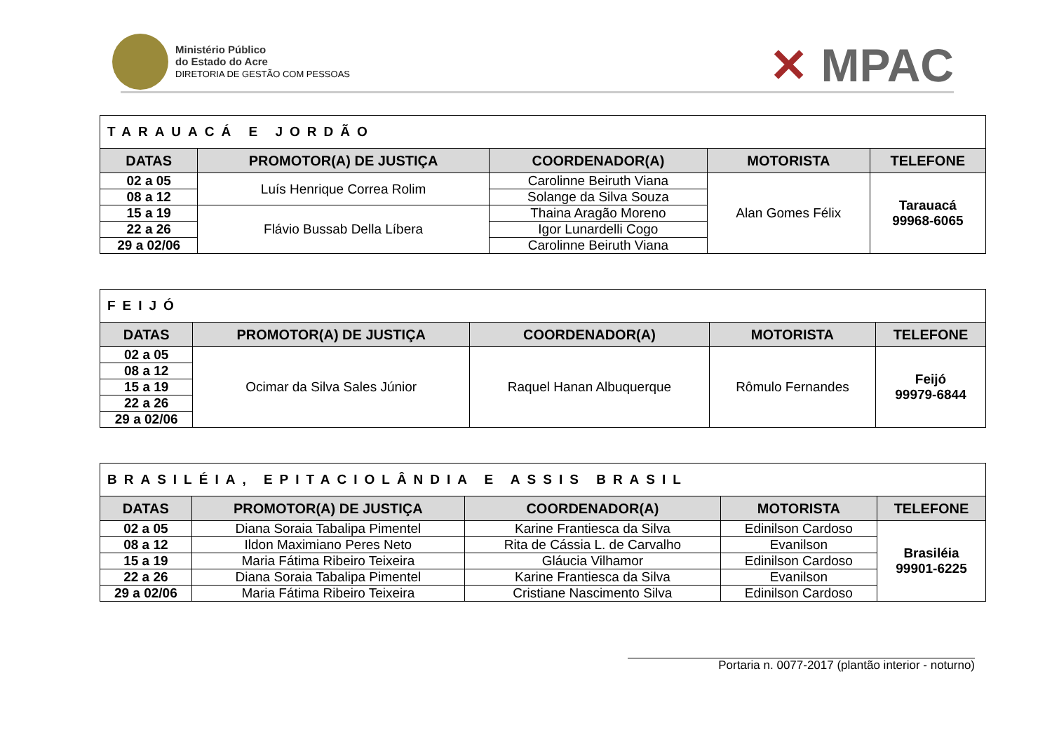Ministério Público
do Estado do Acre
DIRETORIA DE GESTÃO COM PESSOAS
✕ MPAC
| TARAUACÁ E JORDÃO | | | | |
| DATAS | PROMOTOR(A) DE JUSTIÇA | COORDENADOR(A) | MOTORISTA | TELEFONE |
| 02 a 05 | Luís Henrique Correa Rolim | Carolinne Beiruth Viana | Alan Gomes Félix | Tarauacá 99968-6065 |
| 08 a 12 | | Solange da Silva Souza | | |
| 15 a 19 | Flávio Bussab Della Líbera | Thaina Aragão Moreno | | |
| 22 a 26 | | Igor Lunardelli Cogo | | |
| 29 a 02/06 | | Carolinne Beiruth Viana | | |
| FEIJÓ | | | | |
| DATAS | PROMOTOR(A) DE JUSTIÇA | COORDENADOR(A) | MOTORISTA | TELEFONE |
| 02 a 05 | Ocimar da Silva Sales Júnior | Raquel Hanan Albuquerque | Rômulo Fernandes | Feijó 99979-6844 |
| 08 a 12 | | | | |
| 15 a 19 | | | | |
| 22 a 26 | | | | |
| 29 a 02/06 | | | | |
| BRASILÉIA, EPITACIOLÂNDIA E ASSIS BRASIL | | | | |
| DATAS | PROMOTOR(A) DE JUSTIÇA | COORDENADOR(A) | MOTORISTA | TELEFONE |
| 02 a 05 | Diana Soraia Tabalipa Pimentel | Karine Frantiesca da Silva | Edinilson Cardoso | Brasiléia 99901-6225 |
| 08 a 12 | Ildon Maximiano Peres Neto | Rita de Cássia L. de Carvalho | Evanilson | |
| 15 a 19 | Maria Fátima Ribeiro Teixeira | Gláucia Vilhamor | Edinilson Cardoso | |
| 22 a 26 | Diana Soraia Tabalipa Pimentel | Karine Frantiesca da Silva | Evanilson | |
| 29 a 02/06 | Maria Fátima Ribeiro Teixeira | Cristiane Nascimento Silva | Edinilson Cardoso | |
Portaria n. 0077-2017 (plantão interior - noturno)